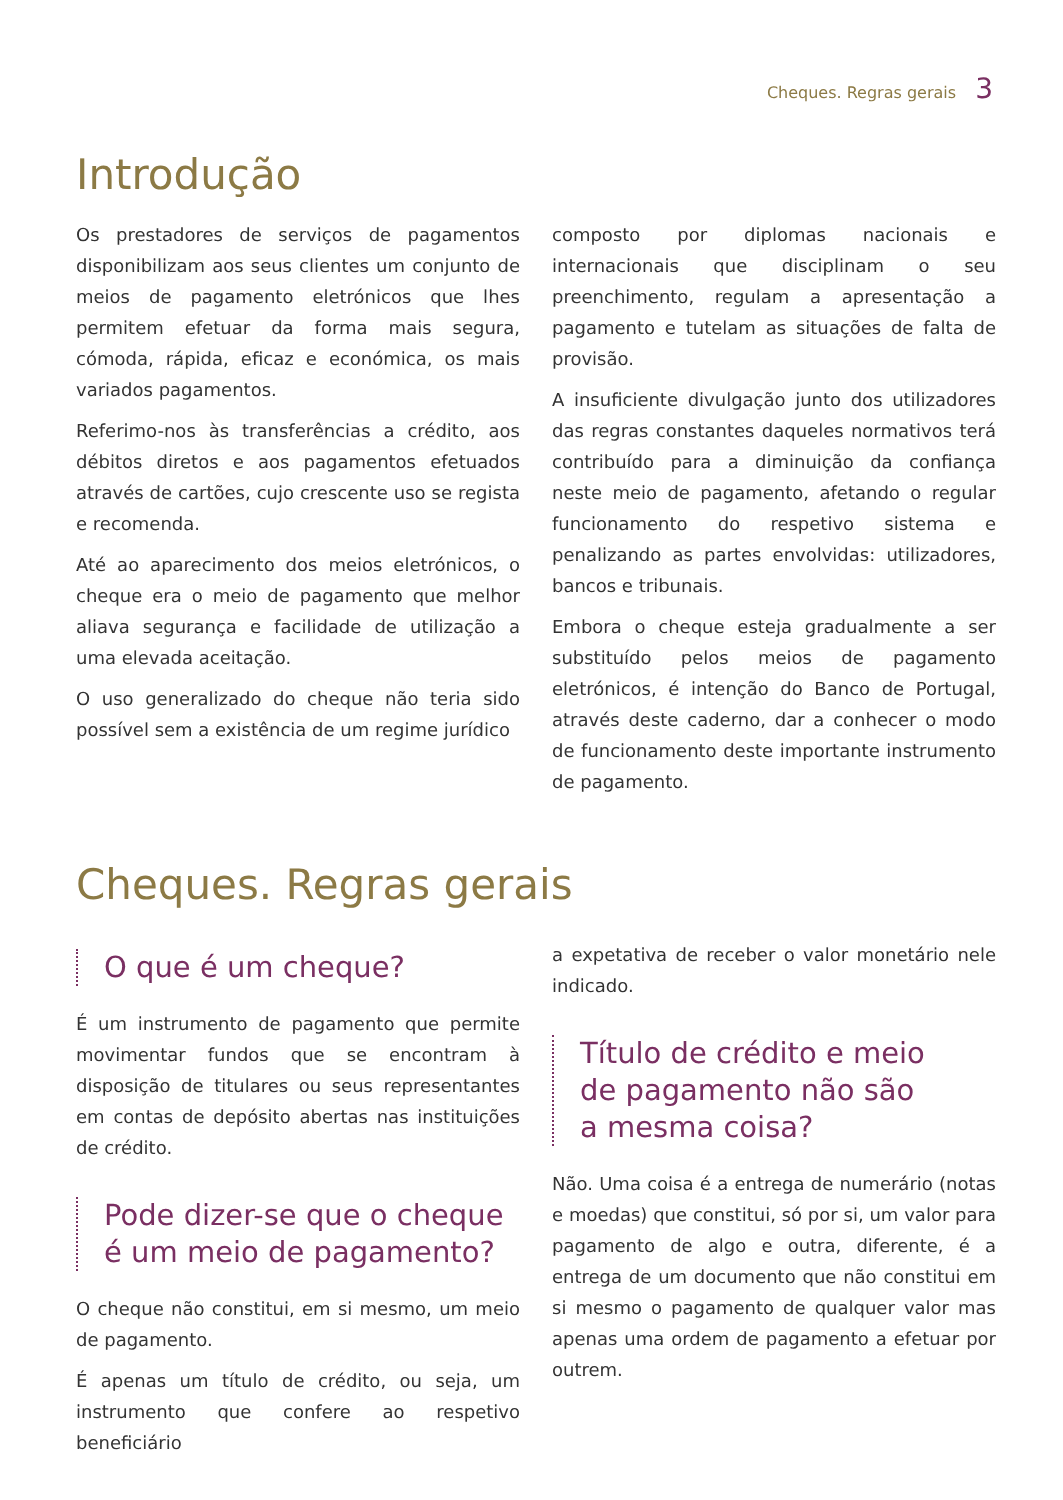Cheques. Regras gerais 3
Introdução
Os prestadores de serviços de pagamentos disponibilizam aos seus clientes um conjunto de meios de pagamento eletrónicos que lhes permitem efetuar da forma mais segura, cómoda, rápida, eficaz e económica, os mais variados pagamentos.
Referimo-nos às transferências a crédito, aos débitos diretos e aos pagamentos efetuados através de cartões, cujo crescente uso se regista e recomenda.
Até ao aparecimento dos meios eletrónicos, o cheque era o meio de pagamento que melhor aliava segurança e facilidade de utilização a uma elevada aceitação.
O uso generalizado do cheque não teria sido possível sem a existência de um regime jurídico
composto por diplomas nacionais e internacionais que disciplinam o seu preenchimento, regulam a apresentação a pagamento e tutelam as situações de falta de provisão.
A insuficiente divulgação junto dos utilizadores das regras constantes daqueles normativos terá contribuído para a diminuição da confiança neste meio de pagamento, afetando o regular funcionamento do respetivo sistema e penalizando as partes envolvidas: utilizadores, bancos e tribunais.
Embora o cheque esteja gradualmente a ser substituído pelos meios de pagamento eletrónicos, é intenção do Banco de Portugal, através deste caderno, dar a conhecer o modo de funcionamento deste importante instrumento de pagamento.
Cheques. Regras gerais
O que é um cheque?
É um instrumento de pagamento que permite movimentar fundos que se encontram à disposição de titulares ou seus representantes em contas de depósito abertas nas instituições de crédito.
Pode dizer-se que o cheque
é um meio de pagamento?
O cheque não constitui, em si mesmo, um meio de pagamento.
É apenas um título de crédito, ou seja, um instrumento que confere ao respetivo beneficiário
a expetativa de receber o valor monetário nele indicado.
Título de crédito e meio
de pagamento não são
a mesma coisa?
Não. Uma coisa é a entrega de numerário (notas e moedas) que constitui, só por si, um valor para pagamento de algo e outra, diferente, é a entrega de um documento que não constitui em si mesmo o pagamento de qualquer valor mas apenas uma ordem de pagamento a efetuar por outrem.